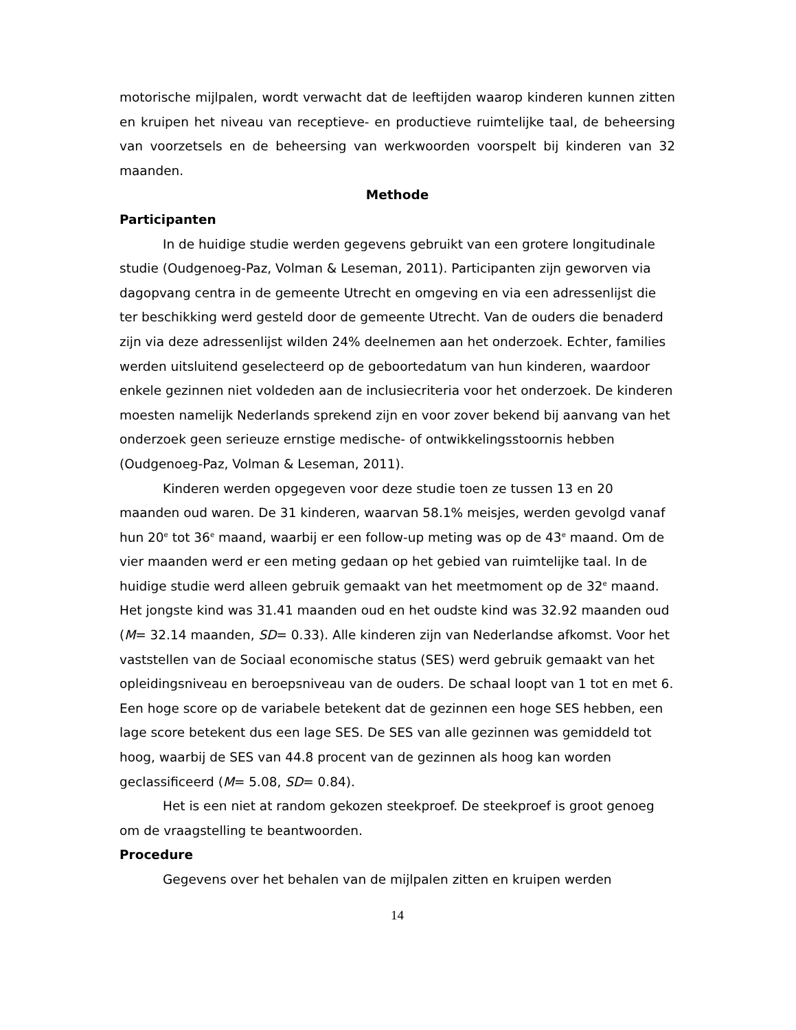motorische mijlpalen, wordt verwacht dat de leeftijden waarop kinderen kunnen zitten en kruipen het niveau van receptieve- en productieve ruimtelijke taal, de beheersing van voorzetsels en de beheersing van werkwoorden voorspelt bij kinderen van 32 maanden.
Methode
Participanten
In de huidige studie werden gegevens gebruikt van een grotere longitudinale studie (Oudgenoeg-Paz, Volman & Leseman, 2011). Participanten zijn geworven via dagopvang centra in de gemeente Utrecht en omgeving en via een adressenlijst die ter beschikking werd gesteld door de gemeente Utrecht. Van de ouders die benaderd zijn via deze adressenlijst wilden 24% deelnemen aan het onderzoek. Echter, families werden uitsluitend geselecteerd op de geboortedatum van hun kinderen, waardoor enkele gezinnen niet voldeden aan de inclusiecriteria voor het onderzoek. De kinderen moesten namelijk Nederlands sprekend zijn en voor zover bekend bij aanvang van het onderzoek geen serieuze ernstige medische- of ontwikkelingsstoornis hebben (Oudgenoeg-Paz, Volman & Leseman, 2011).
Kinderen werden opgegeven voor deze studie toen ze tussen 13 en 20 maanden oud waren. De 31 kinderen, waarvan 58.1% meisjes, werden gevolgd vanaf hun 20<sup>e</sup> tot 36<sup>e</sup> maand, waarbij er een follow-up meting was op de 43<sup>e</sup> maand. Om de vier maanden werd er een meting gedaan op het gebied van ruimtelijke taal. In de huidige studie werd alleen gebruik gemaakt van het meetmoment op de 32<sup>e</sup> maand. Het jongste kind was 31.41 maanden oud en het oudste kind was 32.92 maanden oud (M= 32.14 maanden, SD= 0.33). Alle kinderen zijn van Nederlandse afkomst. Voor het vaststellen van de Sociaal economische status (SES) werd gebruik gemaakt van het opleidingsniveau en beroepsniveau van de ouders. De schaal loopt van 1 tot en met 6. Een hoge score op de variabele betekent dat de gezinnen een hoge SES hebben, een lage score betekent dus een lage SES. De SES van alle gezinnen was gemiddeld tot hoog, waarbij de SES van 44.8 procent van de gezinnen als hoog kan worden geclassificeerd (M= 5.08, SD= 0.84).
Het is een niet at random gekozen steekproef. De steekproef is groot genoeg om de vraagstelling te beantwoorden.
Procedure
Gegevens over het behalen van de mijlpalen zitten en kruipen werden
14